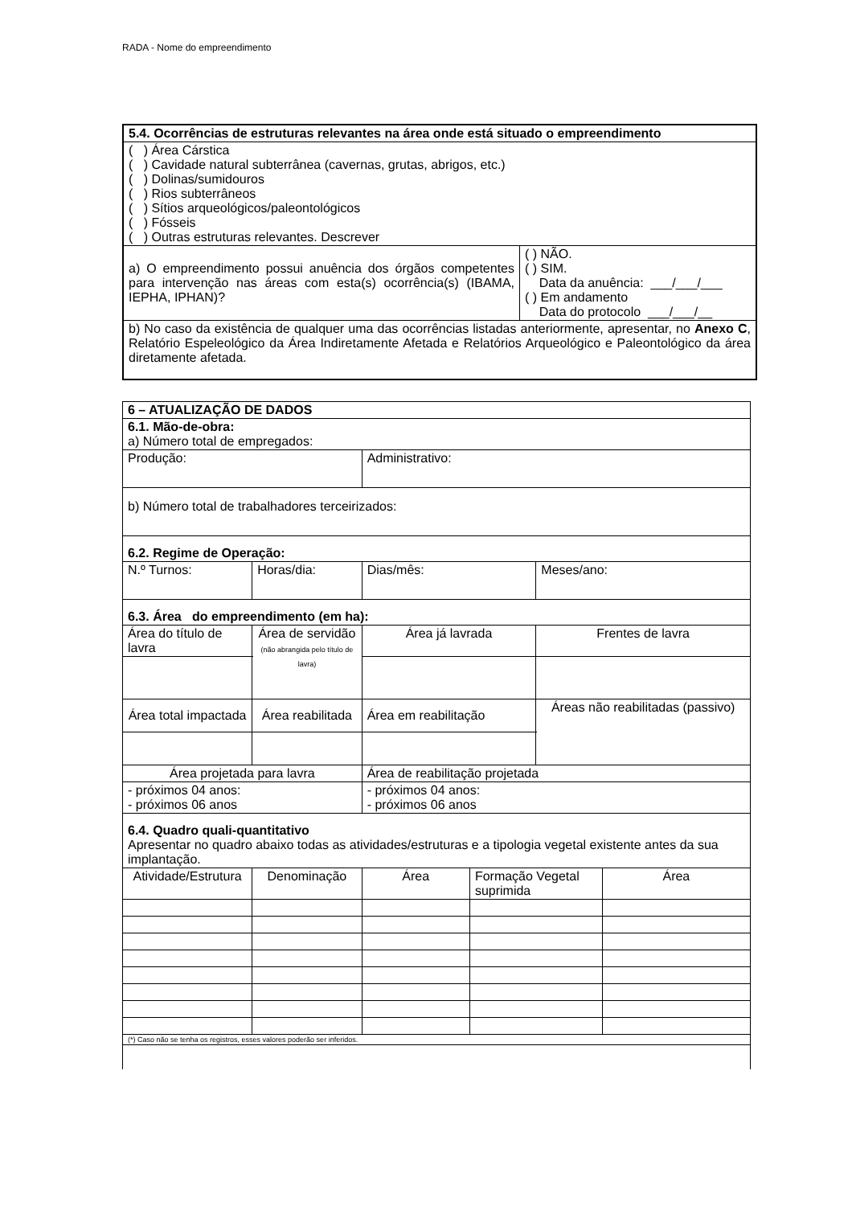RADA - Nome do empreendimento
| 5.4. Ocorrências de estruturas relevantes na área onde está situado o empreendimento | |
| ( ) Área Cárstica ( ) Cavidade natural subterrânea (cavernas, grutas, abrigos, etc.) ( ) Dolinas/sumidouros ( ) Rios subterrâneos ( ) Sítios arqueológicos/paleontológicos ( ) Fósseis ( ) Outras estruturas relevantes. Descrever | |
| a) O empreendimento possui anuência dos órgãos competentes para intervenção nas áreas com esta(s) ocorrência(s) (IBAMA, IEPHA, IPHAN)? | ( ) NÃO. ( ) SIM. Data da anuência: ___/___/___ ( ) Em andamento Data do protocolo ___/___/__ |
| b) No caso da existência de qualquer uma das ocorrências listadas anteriormente, apresentar, no Anexo C , Relatório Espeleológico da Área Indiretamente Afetada e Relatórios Arqueológico e Paleontológico da área diretamente afetada. | |
| 6 – ATUALIZAÇÃO DE DADOS | | | | | |
| 6.1. Mão-de-obra: a) Número total de empregados: | | | | | |
| Produção: | | Administrativo: | | | |
| b) Número total de trabalhadores terceirizados: | | | | | |
| 6.2. Regime de Operação: | | | | | |
| N.º Turnos: | Horas/dia: | Dias/mês: | | Meses/ano: | |
| 6.3. Área do empreendimento (em ha): | | | | | |
| Área do título de lavra | Área de servidão (não abrangida pelo título de lavra) | Área já lavrada | | Frentes de lavra | |
| Área total impactada | Área reabilitada | Área em reabilitação | | Áreas não reabilitadas (passivo) | |
| Área projetada para lavra | | Área de reabilitação projetada | | | |
| - próximos 04 anos: - próximos 06 anos | | - próximos 04 anos: - próximos 06 anos | | | |
| 6.4. Quadro quali-quantitativo Apresentar no quadro abaixo todas as atividades/estruturas e a tipologia vegetal existente antes da sua implantação. | | | | | |
| Atividade/Estrutura | Denominação | Área | Formação Vegetal suprimida | | Área |
| (*) Caso não se tenha os registros, esses valores poderão ser inferidos. | | | | | |